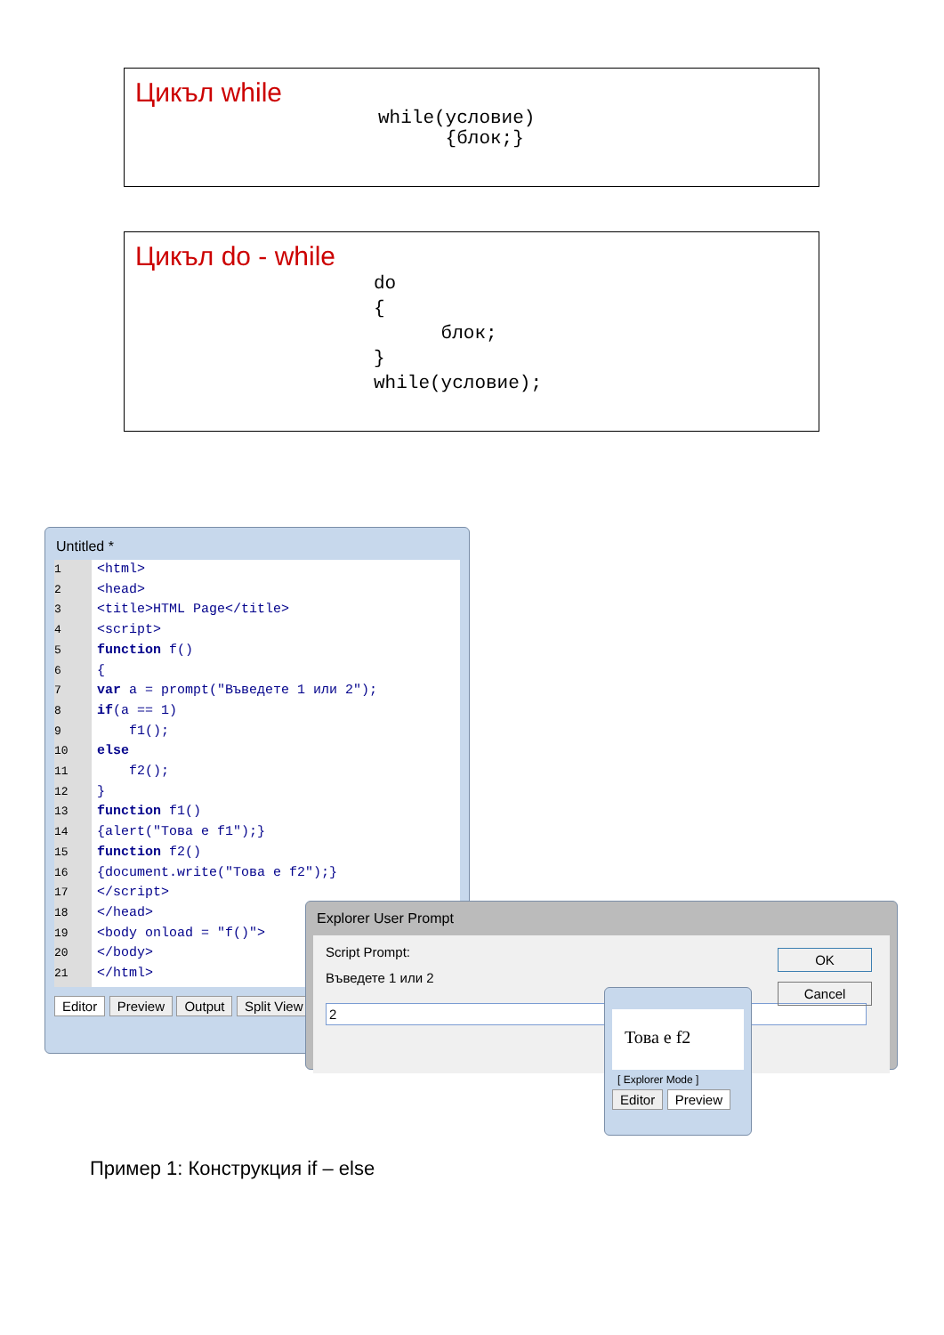Цикъл while
while(условие)
      {блок;}
Цикъл do - while
do
{
      блок;
}
while(условие);
Untitled *
1
2
3
4
5
6
7
8
9
10
11
12
13
14
15
16
17
18
19
20
21
<html> <head> <title>HTML Page</title> <script> function f() { var a = prompt("Въведете 1 или 2"); if(a == 1) f1(); else f2(); } function f1() {alert("Това е f1");} function f2() {document.write("Това е f2");} </script> </head> <body onload = "f()"> </body> </html>
Editor Preview Output Split View
Explorer User Prompt
Script Prompt:
Въведете 1 или 2
2
OK
Cancel
Това е f2
[ Explorer Mode ]
Editor Preview
Пример 1: Конструкция if – else